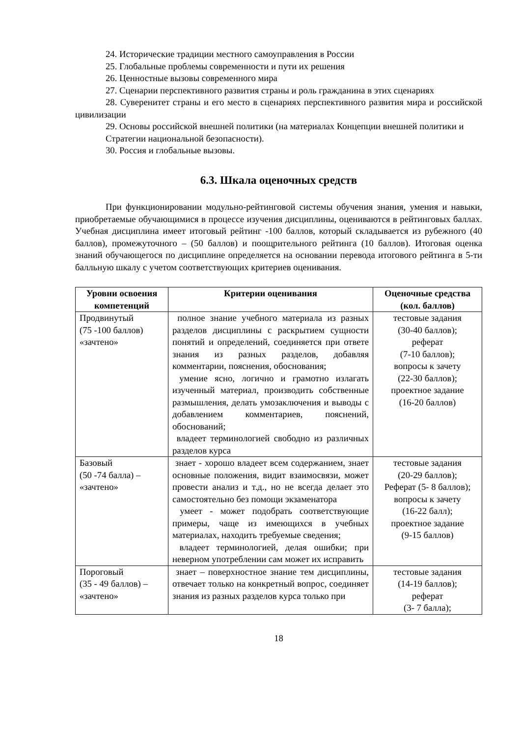24. Исторические традиции местного самоуправления в России
25. Глобальные проблемы современности и пути их решения
26. Ценностные вызовы современного мира
27. Сценарии перспективного развития страны и роль гражданина в этих сценариях
28. Суверенитет страны и его место в сценариях перспективного развития мира и российской цивилизации
29. Основы российской внешней политики (на материалах Концепции внешней политики и Стратегии национальной безопасности).
30. Россия и глобальные вызовы.
6.3. Шкала оценочных средств
При функционировании модульно-рейтинговой системы обучения знания, умения и навыки, приобретаемые обучающимися в процессе изучения дисциплины, оцениваются в рейтинговых баллах. Учебная дисциплина имеет итоговый рейтинг -100 баллов, который складывается из рубежного (40 баллов), промежуточного – (50 баллов) и поощрительного рейтинга (10 баллов). Итоговая оценка знаний обучающегося по дисциплине определяется на основании перевода итогового рейтинга в 5-ти балльную шкалу с учетом соответствующих критериев оценивания.
| Уровни освоения компетенций | Критерии оценивания | Оценочные средства (кол. баллов) |
| --- | --- | --- |
| Продвинутый (75 -100 баллов) «зачтено» | полное знание учебного материала из разных разделов дисциплины с раскрытием сущности понятий и определений, соединяется при ответе знания из разных разделов, добавляя комментарии, пояснения, обоснования; умение ясно, логично и грамотно излагать изученный материал, производить собственные размышления, делать умозаключения и выводы с добавлением комментариев, пояснений, обоснований; владеет терминологией свободно из различных разделов курса | тестовые задания (30-40 баллов); реферат (7-10 баллов); вопросы к зачету (22-30 баллов); проектное задание (16-20 баллов) |
| Базовый (50 -74 балла) – «зачтено» | знает - хорошо владеет всем содержанием, знает основные положения, видит взаимосвязи, может провести анализ и т.д., но не всегда делает это самостоятельно без помощи экзаменатора умеет - может подобрать соответствующие примеры, чаще из имеющихся в учебных материалах, находить требуемые сведения; владеет терминологией, делая ошибки; при неверном употреблении сам может их исправить | тестовые задания (20-29 баллов); Реферат (5- 8 баллов); вопросы к зачету (16-22 балл); проектное задание (9-15 баллов) |
| Пороговый (35 - 49 баллов) – «зачтено» | знает – поверхностное знание тем дисциплины, отвечает только на конкретный вопрос, соединяет знания из разных разделов курса только при | тестовые задания (14-19 баллов); реферат (3- 7 балла); |
18